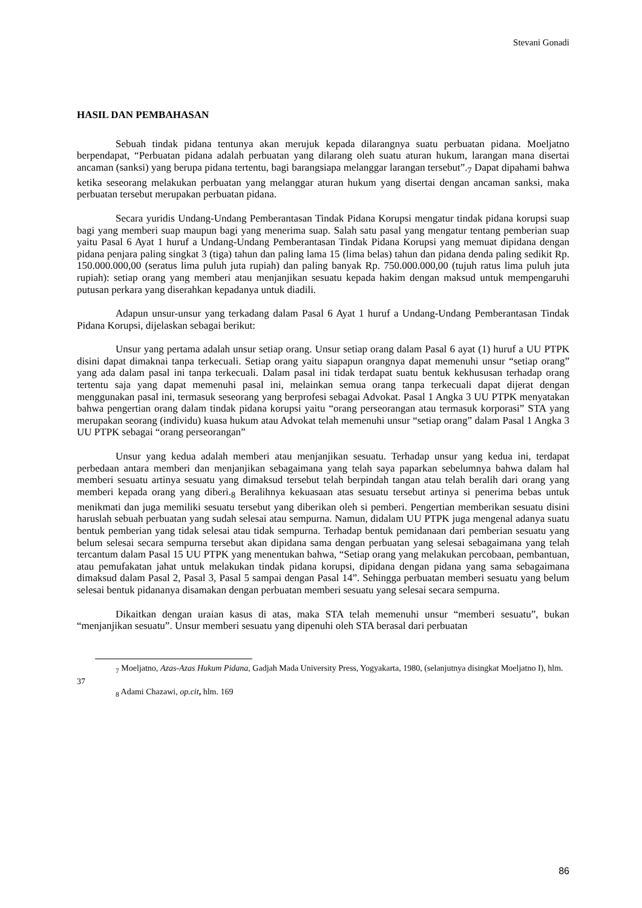Stevani Gonadi
HASIL DAN PEMBAHASAN
Sebuah tindak pidana tentunya akan merujuk kepada dilarangnya suatu perbuatan pidana. Moeljatno berpendapat, “Perbuatan pidana adalah perbuatan yang dilarang oleh suatu aturan hukum, larangan mana disertai ancaman (sanksi) yang berupa pidana tertentu, bagi barangsiapa melanggar larangan tersebut”.<sub>7</sub> Dapat dipahami bahwa ketika seseorang melakukan perbuatan yang melanggar aturan hukum yang disertai dengan ancaman sanksi, maka perbuatan tersebut merupakan perbuatan pidana.
Secara yuridis Undang-Undang Pemberantasan Tindak Pidana Korupsi mengatur tindak pidana korupsi suap bagi yang memberi suap maupun bagi yang menerima suap. Salah satu pasal yang mengatur tentang pemberian suap yaitu Pasal 6 Ayat 1 huruf a Undang-Undang Pemberantasan Tindak Pidana Korupsi yang memuat dipidana dengan pidana penjara paling singkat 3 (tiga) tahun dan paling lama 15 (lima belas) tahun dan pidana denda paling sedikit Rp. 150.000.000,00 (seratus lima puluh juta rupiah) dan paling banyak Rp. 750.000.000,00 (tujuh ratus lima puluh juta rupiah): setiap orang yang memberi atau menjanjikan sesuatu kepada hakim dengan maksud untuk mempengaruhi putusan perkara yang diserahkan kepadanya untuk diadili.
Adapun unsur-unsur yang terkadang dalam Pasal 6 Ayat 1 huruf a Undang-Undang Pemberantasan Tindak Pidana Korupsi, dijelaskan sebagai berikut:
Unsur yang pertama adalah unsur setiap orang. Unsur setiap orang dalam Pasal 6 ayat (1) huruf a UU PTPK disini dapat dimaknai tanpa terkecuali. Setiap orang yaitu siapapun orangnya dapat memenuhi unsur “setiap orang” yang ada dalam pasal ini tanpa terkecuali. Dalam pasal ini tidak terdapat suatu bentuk kekhususan terhadap orang tertentu saja yang dapat memenuhi pasal ini, melainkan semua orang tanpa terkecuali dapat dijerat dengan menggunakan pasal ini, termasuk seseorang yang berprofesi sebagai Advokat. Pasal 1 Angka 3 UU PTPK menyatakan bahwa pengertian orang dalam tindak pidana korupsi yaitu “orang perseorangan atau termasuk korporasi” STA yang merupakan seorang (individu) kuasa hukum atau Advokat telah memenuhi unsur “setiap orang” dalam Pasal 1 Angka 3 UU PTPK sebagai “orang perseorangan”
Unsur yang kedua adalah memberi atau menjanjikan sesuatu. Terhadap unsur yang kedua ini, terdapat perbedaan antara memberi dan menjanjikan sebagaimana yang telah saya paparkan sebelumnya bahwa dalam hal memberi sesuatu artinya sesuatu yang dimaksud tersebut telah berpindah tangan atau telah beralih dari orang yang memberi kepada orang yang diberi.<sub>8</sub> Beralihnya kekuasaan atas sesuatu tersebut artinya si penerima bebas untuk menikmati dan juga memiliki sesuatu tersebut yang diberikan oleh si pemberi. Pengertian memberikan sesuatu disini haruslah sebuah perbuatan yang sudah selesai atau sempurna. Namun, didalam UU PTPK juga mengenal adanya suatu bentuk pemberian yang tidak selesai atau tidak sempurna. Terhadap bentuk pemidanaan dari pemberian sesuatu yang belum selesai secara sempurna tersebut akan dipidana sama dengan perbuatan yang selesai sebagaimana yang telah tercantum dalam Pasal 15 UU PTPK yang menentukan bahwa, “Setiap orang yang melakukan percobaan, pembantuan, atau pemufakatan jahat untuk melakukan tindak pidana korupsi, dipidana dengan pidana yang sama sebagaimana dimaksud dalam Pasal 2, Pasal 3, Pasal 5 sampai dengan Pasal 14”. Sehingga perbuatan memberi sesuatu yang belum selesai bentuk pidananya disamakan dengan perbuatan memberi sesuatu yang selesai secara sempurna.
Dikaitkan dengan uraian kasus di atas, maka STA telah memenuhi unsur “memberi sesuatu”, bukan “menjanjikan sesuatu”. Unsur memberi sesuatu yang dipenuhi oleh STA berasal dari perbuatan
<sub>7</sub> Moeljatno, Azas-Azas Hukum Pidana, Gadjah Mada University Press, Yogyakarta, 1980, (selanjutnya disingkat Moeljatno I), hlm. 37
<sub>8</sub> Adami Chazawi, op.cit, hlm. 169
86